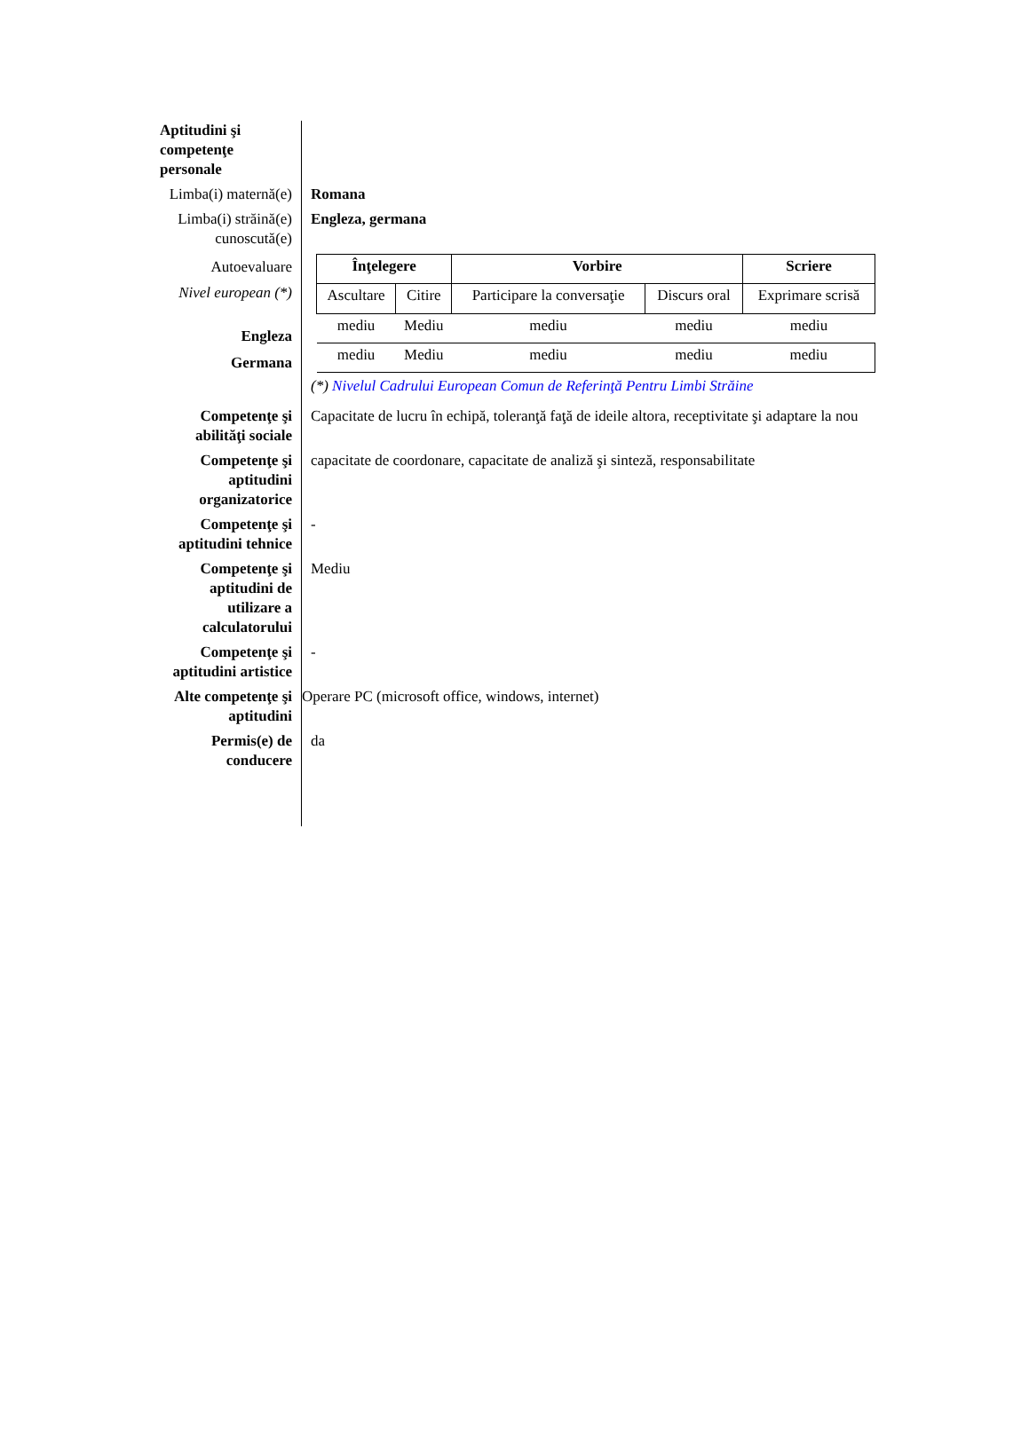Aptitudini şi competenţe personale
Limba(i) maternă(e)
Romana
Limba(i) străină(e) cunoscută(e)
Engleza, germana
Autoevaluare
Nivel european (*)
Engleza
Germana
| Înţelegere | | Vorbire | | Scriere |
| --- | --- | --- | --- | --- |
| Ascultare | Citire | Participare la conversaţie | Discurs oral | Exprimare scrisă |
| mediu | Mediu | mediu | mediu | mediu |
| mediu | Mediu | mediu | mediu | mediu |
(*) Nivelul Cadrului European Comun de Referinţă Pentru Limbi Străine
Competenţe şi abilităţi sociale
Capacitate de lucru în echipă, toleranţă faţă de ideile altora, receptivitate şi adaptare la nou
Competenţe şi aptitudini organizatorice
capacitate de coordonare, capacitate de analiză şi sinteză, responsabilitate
Competenţe şi aptitudini tehnice
-
Competenţe şi aptitudini de utilizare a calculatorului
Mediu
Competenţe şi aptitudini artistice
-
Alte competenţe şi aptitudini
Operare PC (microsoft office, windows, internet)
Permis(e) de conducere
da